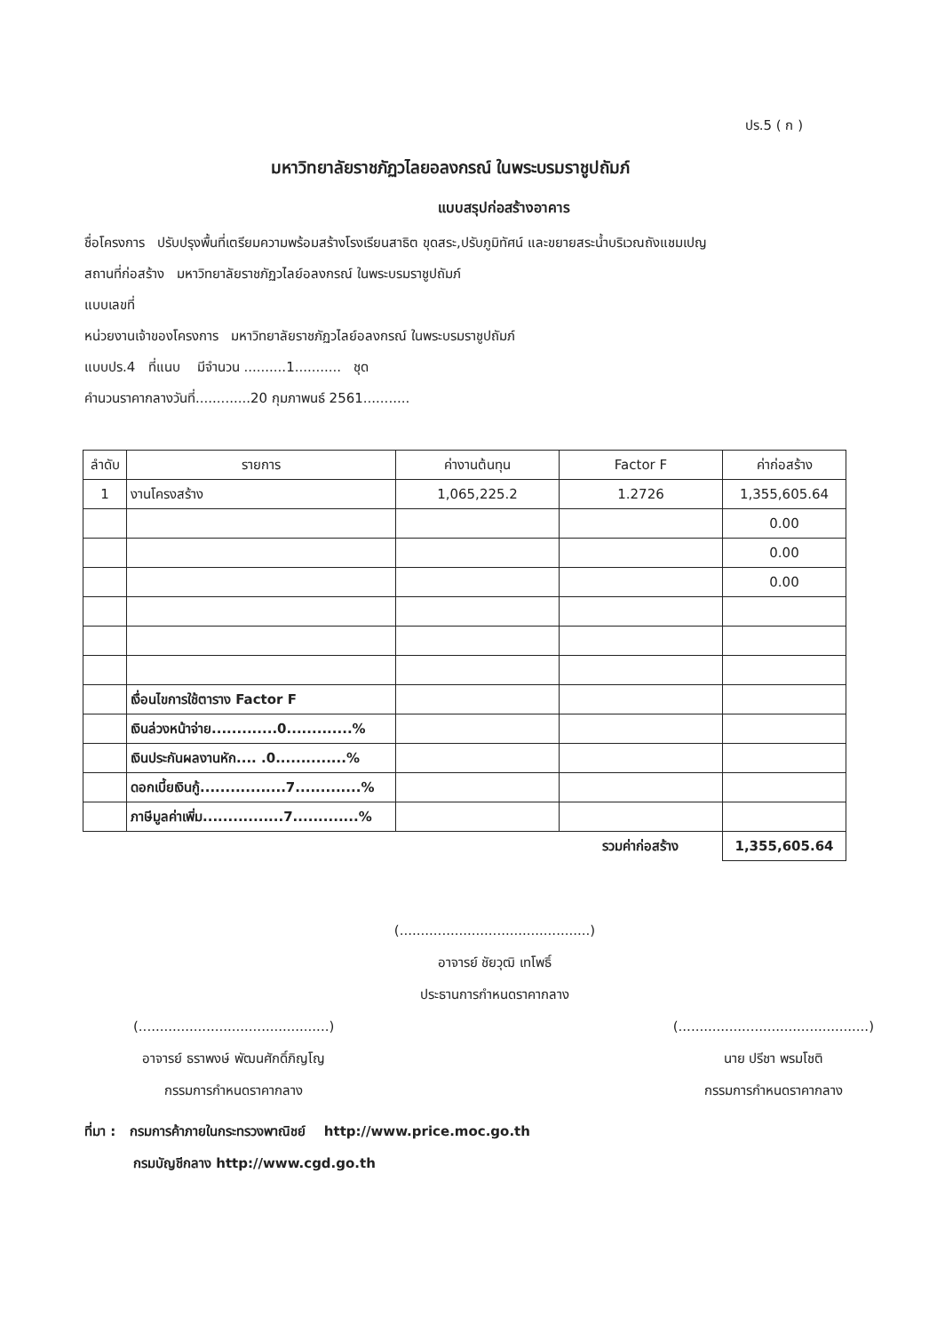ปร.5 ( ก )
มหาวิทยาลัยราชภัฏวไลยอลงกรณ์ ในพระบรมราชูปถัมภ์
แบบสรุปก่อสร้างอาคาร
ชื่อโครงการ ปรับปรุงพื้นที่เตรียมความพร้อมสร้างโรงเรียนสาธิต ขุดสระ,ปรับภูมิทัศน์ และขยายสระน้ำบริเวณถังแชมเปญ
สถานที่ก่อสร้าง มหาวิทยาลัยราชภัฏวไลย์อลงกรณ์ ในพระบรมราชูปถัมภ์
แบบเลขที่
หน่วยงานเจ้าของโครงการ มหาวิทยาลัยราชภัฏวไลย์อลงกรณ์ ในพระบรมราชูปถัมภ์
แบบปร.4 ที่แนบ มีจำนวน ..........1........... ชุด
คำนวนราคากลางวันที่.............20 กุมภาพนธ์ 2561...........
| ลำดับ | รายการ | ค่างานต้นทุน | Factor F | ค่าก่อสร้าง |
| --- | --- | --- | --- | --- |
| 1 | งานโครงสร้าง | 1,065,225.2 | 1.2726 | 1,355,605.64 |
| | | | | 0.00 |
| | | | | 0.00 |
| | | | | 0.00 |
| | เงื่อนไขการใช้ตาราง Factor F | | | |
| | เงินล่วงหน้าจ่าย.............0.............% | | | |
| | เงินประกันผลงานหัก.... .0..............% | | | |
| | ดอกเบี้ยเงินกู้.................7.............% | | | |
| | ภาษีมูลค่าเพิ่ม................7.............% | | | |
| | | | รวมค่าก่อสร้าง | 1,355,605.64 |
(.............................................)
อาจารย์ ชัยวุฒิ เทโพธิ์
ประธานการกำหนดราคากลาง
(.............................................)
อาจารย์ ธราพงษ์ พัฒนศักดิ์ภิญโญ
กรรมการกำหนดราคากลาง
(.............................................)
นาย ปรีชา พรมโชติ
กรรมการกำหนดราคากลาง
ที่มา : กรมการค้าภายในกระทรวงพาณิชย์ http://www.price.moc.go.th
กรมบัญชีกลาง http://www.cgd.go.th